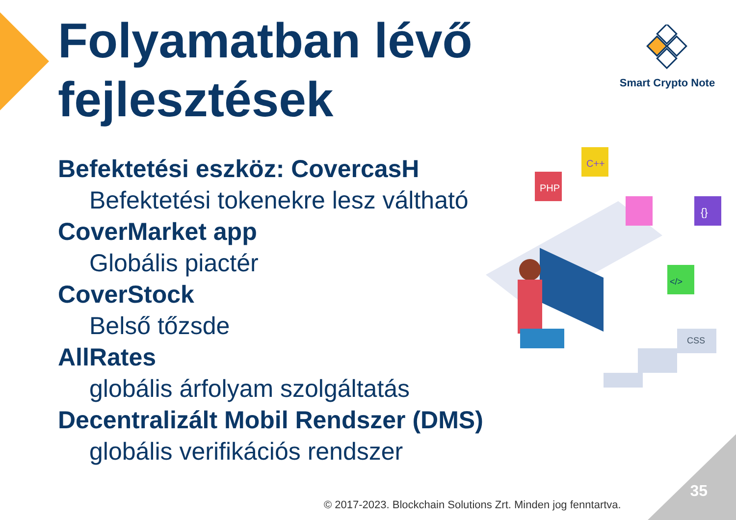Folyamatban lévő
fejlesztések
Smart Crypto Note
Befektetési eszköz: CovercasH
Befektetési tokenekre lesz váltható
CoverMarket app
Globális piactér
CoverStock
Belső tőzsde
AllRates
globális árfolyam szolgáltatás
Decentralizált Mobil Rendszer (DMS)
globális verifikációs rendszer
PHP
C++
{}
</>
CSS
35
© 2017-2023. Blockchain Solutions Zrt. Minden jog fenntartva.